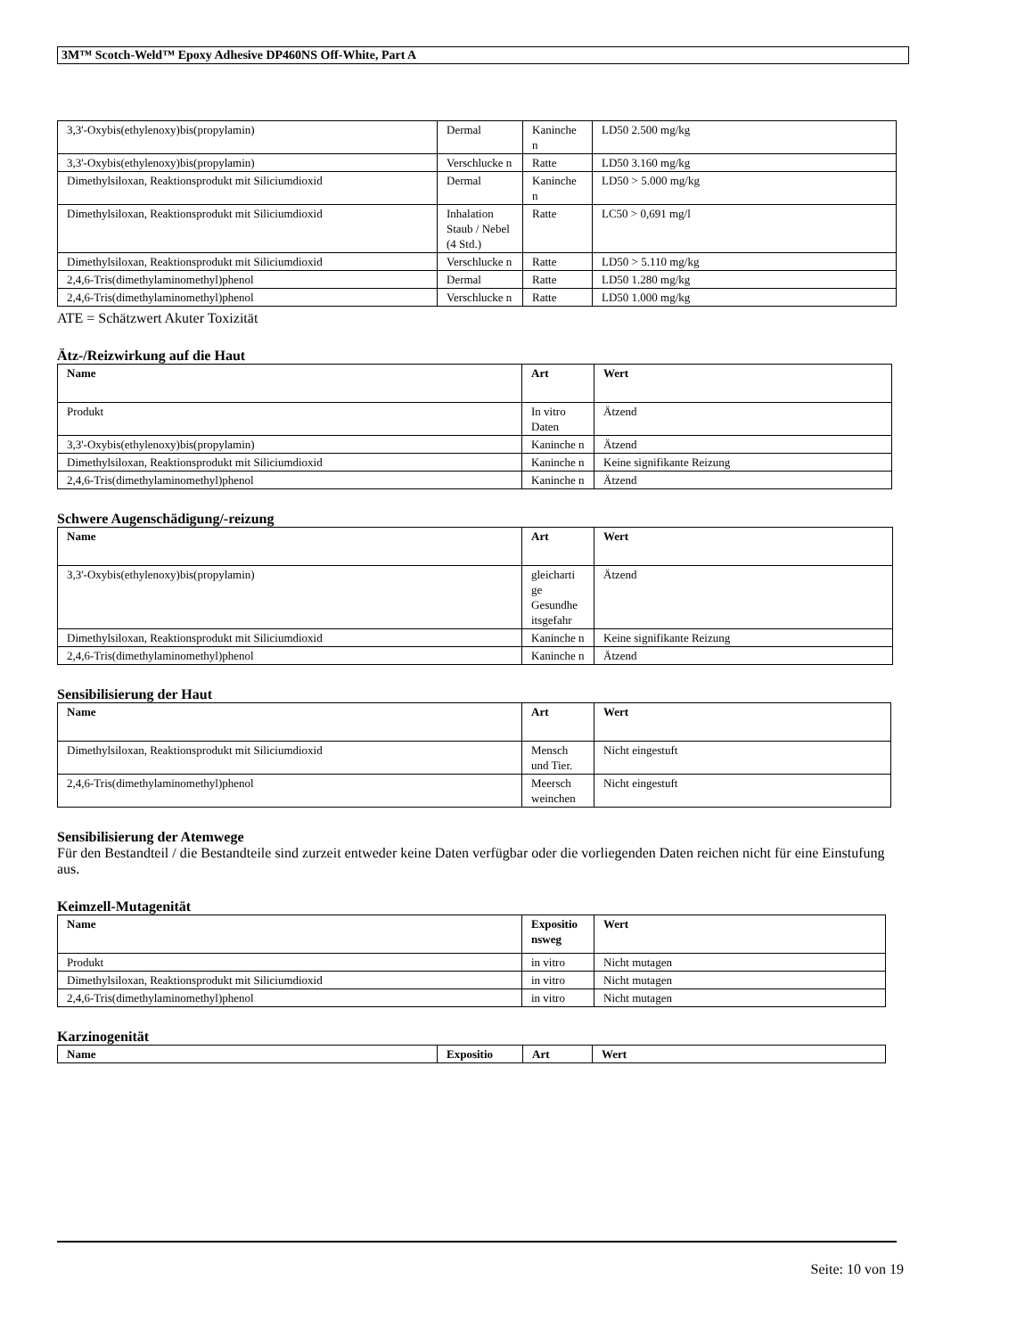3M™ Scotch-Weld™ Epoxy Adhesive DP460NS Off-White, Part A
| 3,3'-Oxybis(ethylenoxy)bis(propylamin) | Dermal | Kaninche n | LD50 2.500 mg/kg |
| 3,3'-Oxybis(ethylenoxy)bis(propylamin) | Verschlucke n | Ratte | LD50 3.160 mg/kg |
| Dimethylsiloxan, Reaktionsprodukt mit Siliciumdioxid | Dermal | Kaninche n | LD50 > 5.000 mg/kg |
| Dimethylsiloxan, Reaktionsprodukt mit Siliciumdioxid | Inhalation Staub / Nebel (4 Std.) | Ratte | LC50 > 0,691 mg/l |
| Dimethylsiloxan, Reaktionsprodukt mit Siliciumdioxid | Verschlucke n | Ratte | LD50 > 5.110 mg/kg |
| 2,4,6-Tris(dimethylaminomethyl)phenol | Dermal | Ratte | LD50 1.280 mg/kg |
| 2,4,6-Tris(dimethylaminomethyl)phenol | Verschlucke n | Ratte | LD50 1.000 mg/kg |
ATE = Schätzwert Akuter Toxizität
Ätz-/Reizwirkung auf die Haut
| Name | Art | Wert |
| --- | --- | --- |
| Produkt | In vitro Daten | Ätzend |
| 3,3'-Oxybis(ethylenoxy)bis(propylamin) | Kaninche n | Ätzend |
| Dimethylsiloxan, Reaktionsprodukt mit Siliciumdioxid | Kaninche n | Keine signifikante Reizung |
| 2,4,6-Tris(dimethylaminomethyl)phenol | Kaninche n | Ätzend |
Schwere Augenschädigung/-reizung
| Name | Art | Wert |
| --- | --- | --- |
| 3,3'-Oxybis(ethylenoxy)bis(propylamin) | gleicharti ge Gesundhe itsgefahr | Ätzend |
| Dimethylsiloxan, Reaktionsprodukt mit Siliciumdioxid | Kaninche n | Keine signifikante Reizung |
| 2,4,6-Tris(dimethylaminomethyl)phenol | Kaninche n | Ätzend |
Sensibilisierung der Haut
| Name | Art | Wert |
| --- | --- | --- |
| Dimethylsiloxan, Reaktionsprodukt mit Siliciumdioxid | Mensch und Tier. | Nicht eingestuft |
| 2,4,6-Tris(dimethylaminomethyl)phenol | Meersch weinchen | Nicht eingestuft |
Sensibilisierung der Atemwege
Für den Bestandteil / die Bestandteile sind zurzeit entweder keine Daten verfügbar oder die vorliegenden Daten reichen nicht für eine Einstufung aus.
Keimzell-Mutagenität
| Name | Expositio nsweg | Wert |
| --- | --- | --- |
| Produkt | in vitro | Nicht mutagen |
| Dimethylsiloxan, Reaktionsprodukt mit Siliciumdioxid | in vitro | Nicht mutagen |
| 2,4,6-Tris(dimethylaminomethyl)phenol | in vitro | Nicht mutagen |
Karzinogenität
| Name | Expositio | Art | Wert |
| --- | --- | --- | --- |
Seite: 10 von 19